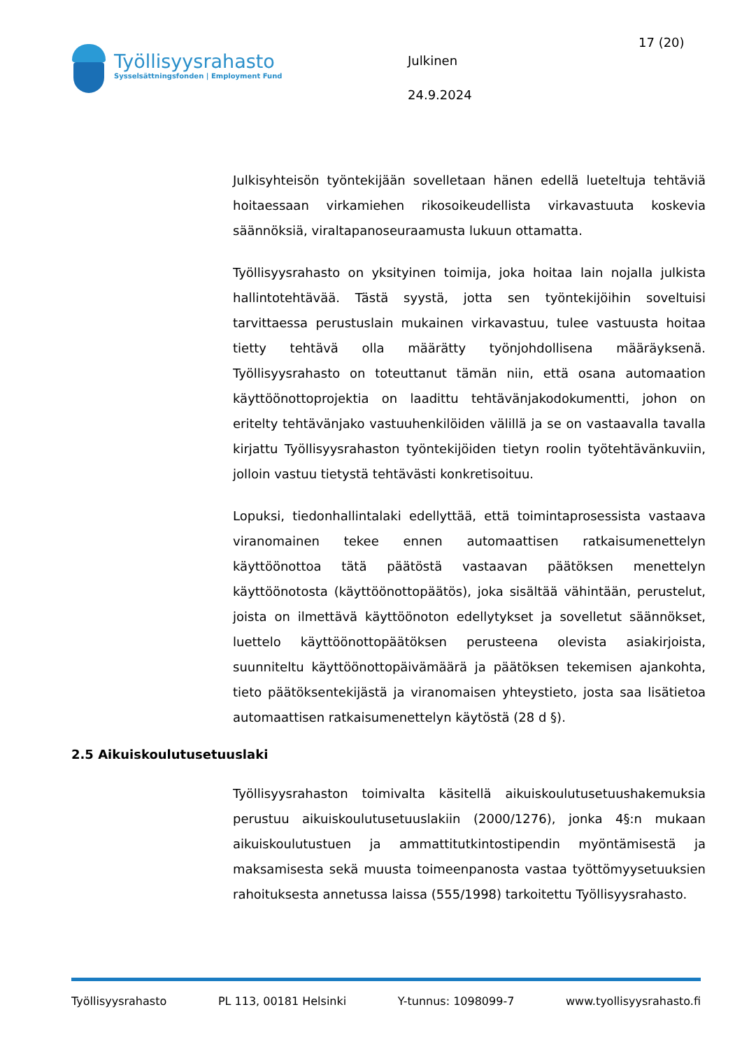Työllisyysrahasto
Sysselsättningsfonden | Employment Fund
Julkinen
24.9.2024
17 (20)
Julkisyhteisön työntekijään sovelletaan hänen edellä lueteltuja tehtäviä hoitaessaan virkamiehen rikosoikeudellista virkavastuuta koskevia säännöksiä, viraltapanoseuraamusta lukuun ottamatta.
Työllisyysrahasto on yksityinen toimija, joka hoitaa lain nojalla julkista hallintotehtävää. Tästä syystä, jotta sen työntekijöihin soveltuisi tarvittaessa perustuslain mukainen virkavastuu, tulee vastuusta hoitaa tietty tehtävä olla määrätty työnjohdollisena määräyksenä. Työllisyysrahasto on toteuttanut tämän niin, että osana automaation käyttöönottoprojektia on laadittu tehtävänjakodokumentti, johon on eritelty tehtävänjako vastuuhenkilöiden välillä ja se on vastaavalla tavalla kirjattu Työllisyysrahaston työntekijöiden tietyn roolin työtehtävänkuviin, jolloin vastuu tietystä tehtävästi konkretisoituu.
Lopuksi, tiedonhallintalaki edellyttää, että toimintaprosessista vastaava viranomainen tekee ennen automaattisen ratkaisumenettelyn käyttöönottoa tätä päätöstä vastaavan päätöksen menettelyn käyttöönotosta (käyttöönottopäätös), joka sisältää vähintään, perustelut, joista on ilmettävä käyttöönoton edellytykset ja sovelletut säännökset, luettelo käyttöönottopäätöksen perusteena olevista asiakirjoista, suunniteltu käyttöönottopäivämäärä ja päätöksen tekemisen ajankohta, tieto päätöksentekijästä ja viranomaisen yhteystieto, josta saa lisätietoa automaattisen ratkaisumenettelyn käytöstä (28 d §).
2.5 Aikuiskoulutusetuuslaki
Työllisyysrahaston toimivalta käsitellä aikuiskoulutusetuushakemuksia perustuu aikuiskoulutusetuuslakiin (2000/1276), jonka 4§:n mukaan aikuiskoulutustuen ja ammattitutkintostipendin myöntämisestä ja maksamisesta sekä muusta toimeenpanosta vastaa työttömyysetuuksien rahoituksesta annetussa laissa (555/1998) tarkoitettu Työllisyysrahasto.
Työllisyysrahasto PL 113, 00181 Helsinki Y-tunnus: 1098099-7 www.tyollisyysrahasto.fi